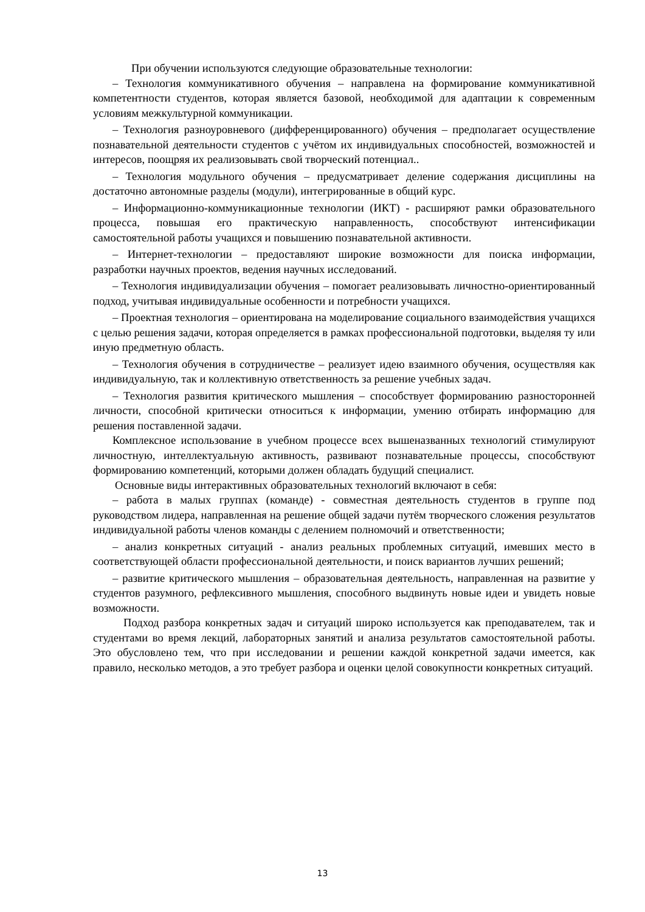При обучении используются следующие образовательные технологии:
– Технология коммуникативного обучения – направлена на формирование коммуникативной компетентности студентов, которая является базовой, необходимой для адаптации к современным условиям межкультурной коммуникации.
– Технология разноуровневого (дифференцированного) обучения – предполагает осуществление познавательной деятельности студентов с учётом их индивидуальных способностей, возможностей и интересов, поощряя их реализовывать свой творческий потенциал..
– Технология модульного обучения – предусматривает деление содержания дисциплины на достаточно автономные разделы (модули), интегрированные в общий курс.
– Информационно-коммуникационные технологии (ИКТ) - расширяют рамки образовательного процесса, повышая его практическую направленность, способствуют интенсификации самостоятельной работы учащихся и повышению познавательной активности.
– Интернет-технологии – предоставляют широкие возможности для поиска информации, разработки научных проектов, ведения научных исследований.
– Технология индивидуализации обучения – помогает реализовывать личностно-ориентированный подход, учитывая индивидуальные особенности и потребности учащихся.
– Проектная технология – ориентирована на моделирование социального взаимодействия учащихся с целью решения задачи, которая определяется в рамках профессиональной подготовки, выделяя ту или иную предметную область.
– Технология обучения в сотрудничестве – реализует идею взаимного обучения, осуществляя как индивидуальную, так и коллективную ответственность за решение учебных задач.
– Технология развития критического мышления – способствует формированию разносторонней личности, способной критически относиться к информации, умению отбирать информацию для решения поставленной задачи.
Комплексное использование в учебном процессе всех вышеназванных технологий стимулируют личностную, интеллектуальную активность, развивают познавательные процессы, способствуют формированию компетенций, которыми должен обладать будущий специалист.
Основные виды интерактивных образовательных технологий включают в себя:
– работа в малых группах (команде) - совместная деятельность студентов в группе под руководством лидера, направленная на решение общей задачи путём творческого сложения результатов индивидуальной работы членов команды с делением полномочий и ответственности;
– анализ конкретных ситуаций - анализ реальных проблемных ситуаций, имевших место в соответствующей области профессиональной деятельности, и поиск вариантов лучших решений;
– развитие критического мышления – образовательная деятельность, направленная на развитие у студентов разумного, рефлексивного мышления, способного выдвинуть новые идеи и увидеть новые возможности.
Подход разбора конкретных задач и ситуаций широко используется как преподавателем, так и студентами во время лекций, лабораторных занятий и анализа результатов самостоятельной работы. Это обусловлено тем, что при исследовании и решении каждой конкретной задачи имеется, как правило, несколько методов, а это требует разбора и оценки целой совокупности конкретных ситуаций.
13